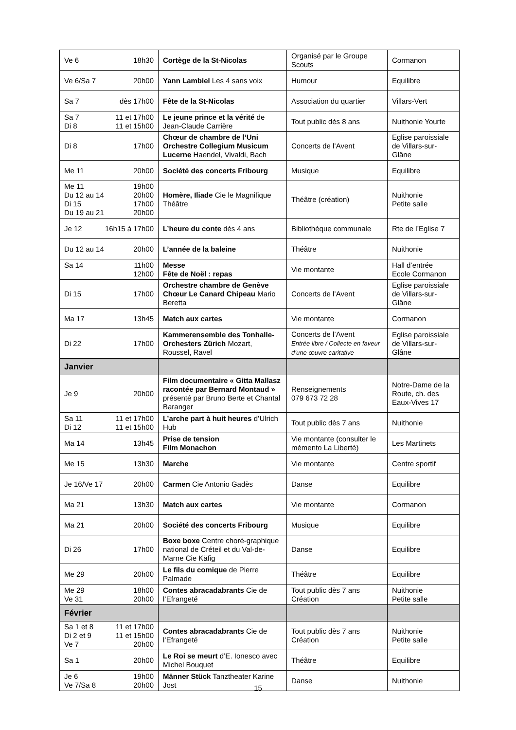| Ve 6 18h30 | Cortège de la St-Nicolas | Organisé par le Groupe Scouts | Cormanon |
| Ve 6/Sa 7 20h00 | Yann Lambiel Les 4 sans voix | Humour | Equilibre |
| Sa 7 dès 17h00 | Fête de la St-Nicolas | Association du quartier | Villars-Vert |
| Sa 7 11 et 17h00 Di 8 11 et 15h00 | Le jeune prince et la vérité de Jean-Claude Carrière | Tout public dès 8 ans | Nuithonie Yourte |
| Di 8 17h00 | Chœur de chambre de l’Uni Orchestre Collegium Musicum Lucerne Haendel, Vivaldi, Bach | Concerts de l’Avent | Eglise paroissiale de Villars-sur-Glâne |
| Me 11 20h00 | Société des concerts Fribourg | Musique | Equilibre |
| Me 11 19h00 Du 12 au 14 20h00 Di 15 17h00 Du 19 au 21 20h00 | Homère, Iliade Cie le Magnifique Théâtre | Théâtre (création) | Nuithonie Petite salle |
| Je 12 16h15 à 17h00 | L’heure du conte dès 4 ans | Bibliothèque communale | Rte de l’Eglise 7 |
| Du 12 au 14 20h00 | L’année de la baleine | Théâtre | Nuithonie |
| Sa 14 11h00 12h00 | Messe Fête de Noël : repas | Vie montante | Hall d’entrée Ecole Cormanon |
| Di 15 17h00 | Orchestre chambre de Genève Chœur Le Canard Chipeau Mario Beretta | Concerts de l’Avent | Eglise paroissiale de Villars-sur-Glâne |
| Ma 17 13h45 | Match aux cartes | Vie montante | Cormanon |
| Di 22 17h00 | Kammerensemble des Tonhalle-Orchesters Zürich Mozart, Roussel, Ravel | Concerts de l’Avent Entrée libre / Collecte en faveur d’une œuvre caritative | Eglise paroissiale de Villars-sur-Glâne |
| Janvier | | | |
| Je 9 20h00 | Film documentaire « Gitta Mallasz racontée par Bernard Montaud » présenté par Bruno Berte et Chantal Baranger | Renseignements 079 673 72 28 | Notre-Dame de la Route, ch. des Eaux-Vives 17 |
| Sa 11 11 et 17h00 Di 12 11 et 15h00 | L’arche part à huit heures d’Ulrich Hub | Tout public dès 7 ans | Nuithonie |
| Ma 14 13h45 | Prise de tension Film Monachon | Vie montante (consulter le mémento La Liberté) | Les Martinets |
| Me 15 13h30 | Marche | Vie montante | Centre sportif |
| Je 16/Ve 17 20h00 | Carmen Cie Antonio Gadès | Danse | Equilibre |
| Ma 21 13h30 | Match aux cartes | Vie montante | Cormanon |
| Ma 21 20h00 | Société des concerts Fribourg | Musique | Equilibre |
| Di 26 17h00 | Boxe boxe Centre choré-graphique national de Créteil et du Val-de-Marne Cie Käfig | Danse | Equilibre |
| Me 29 20h00 | Le fils du comique de Pierre Palmade | Théâtre | Equilibre |
| Me 29 18h00 Ve 31 20h00 | Contes abracadabrants Cie de l’Efrangeté | Tout public dès 7 ans Création | Nuithonie Petite salle |
| Février | | | |
| Sa 1 et 8 11 et 17h00 Di 2 et 9 11 et 15h00 Ve 7 20h00 | Contes abracadabrants Cie de l’Efrangeté | Tout public dès 7 ans Création | Nuithonie Petite salle |
| Sa 1 20h00 | Le Roi se meurt d’E. Ionesco avec Michel Bouquet | Théâtre | Equilibre |
| Je 6 19h00 Ve 7/Sa 8 20h00 | Männer Stück Tanztheater Karine Jost | Danse | Nuithonie |
15